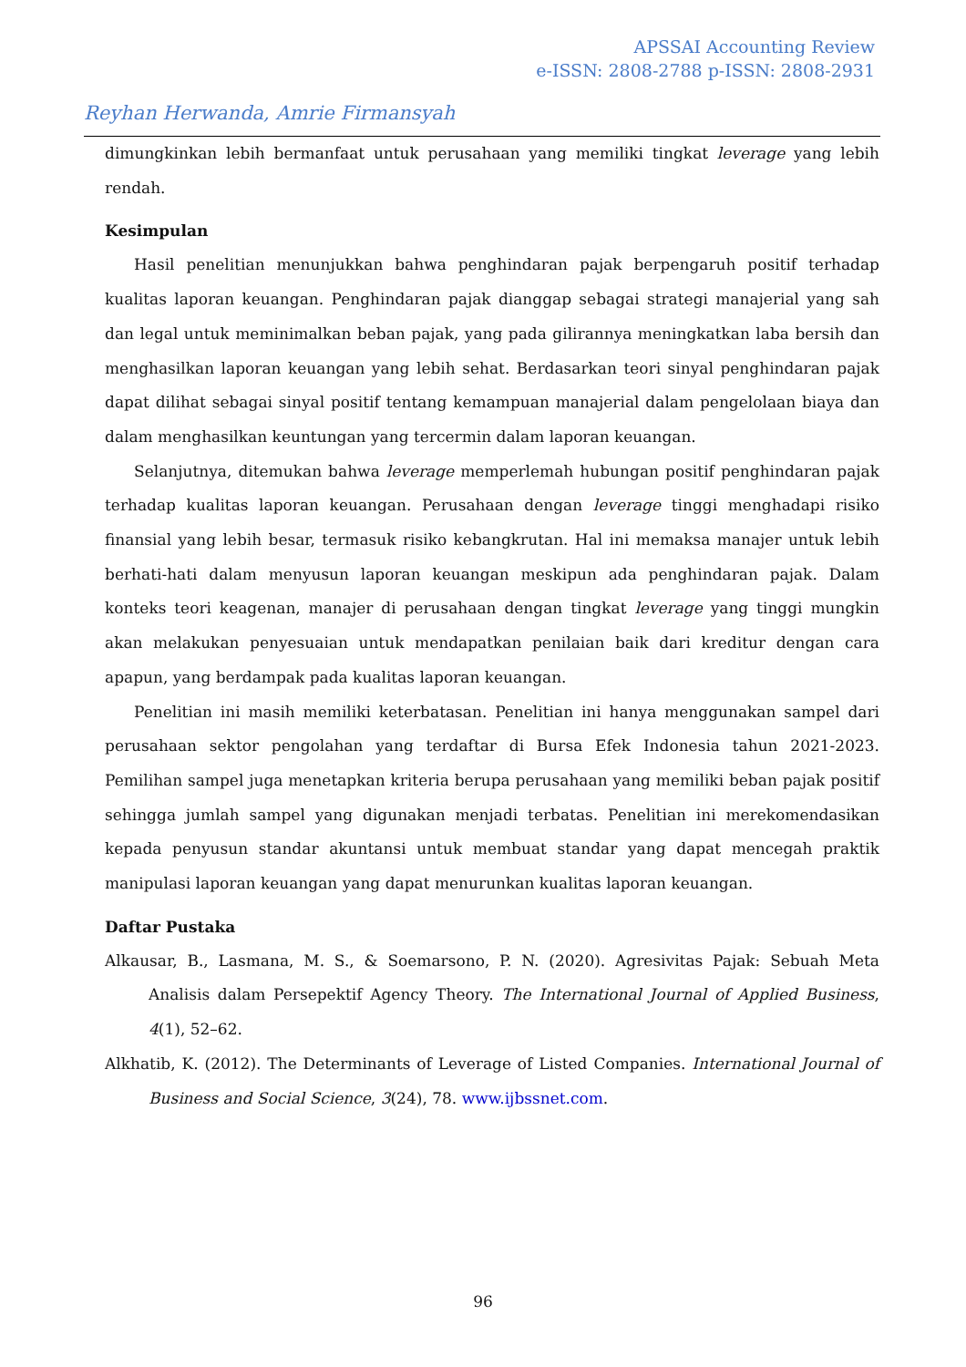APSSAI Accounting Review
e-ISSN: 2808-2788 p-ISSN: 2808-2931
Reyhan Herwanda, Amrie Firmansyah
dimungkinkan lebih bermanfaat untuk perusahaan yang memiliki tingkat leverage yang lebih rendah.
Kesimpulan
Hasil penelitian menunjukkan bahwa penghindaran pajak berpengaruh positif terhadap kualitas laporan keuangan. Penghindaran pajak dianggap sebagai strategi manajerial yang sah dan legal untuk meminimalkan beban pajak, yang pada gilirannya meningkatkan laba bersih dan menghasilkan laporan keuangan yang lebih sehat. Berdasarkan teori sinyal penghindaran pajak dapat dilihat sebagai sinyal positif tentang kemampuan manajerial dalam pengelolaan biaya dan dalam menghasilkan keuntungan yang tercermin dalam laporan keuangan.
Selanjutnya, ditemukan bahwa leverage memperlemah hubungan positif penghindaran pajak terhadap kualitas laporan keuangan. Perusahaan dengan leverage tinggi menghadapi risiko finansial yang lebih besar, termasuk risiko kebangkrutan. Hal ini memaksa manajer untuk lebih berhati-hati dalam menyusun laporan keuangan meskipun ada penghindaran pajak. Dalam konteks teori keagenan, manajer di perusahaan dengan tingkat leverage yang tinggi mungkin akan melakukan penyesuaian untuk mendapatkan penilaian baik dari kreditur dengan cara apapun, yang berdampak pada kualitas laporan keuangan.
Penelitian ini masih memiliki keterbatasan. Penelitian ini hanya menggunakan sampel dari perusahaan sektor pengolahan yang terdaftar di Bursa Efek Indonesia tahun 2021-2023. Pemilihan sampel juga menetapkan kriteria berupa perusahaan yang memiliki beban pajak positif sehingga jumlah sampel yang digunakan menjadi terbatas. Penelitian ini merekomendasikan kepada penyusun standar akuntansi untuk membuat standar yang dapat mencegah praktik manipulasi laporan keuangan yang dapat menurunkan kualitas laporan keuangan.
Daftar Pustaka
Alkausar, B., Lasmana, M. S., & Soemarsono, P. N. (2020). Agresivitas Pajak: Sebuah Meta Analisis dalam Persepektif Agency Theory. The International Journal of Applied Business, 4(1), 52–62.
Alkhatib, K. (2012). The Determinants of Leverage of Listed Companies. International Journal of Business and Social Science, 3(24), 78. www.ijbssnet.com.
96